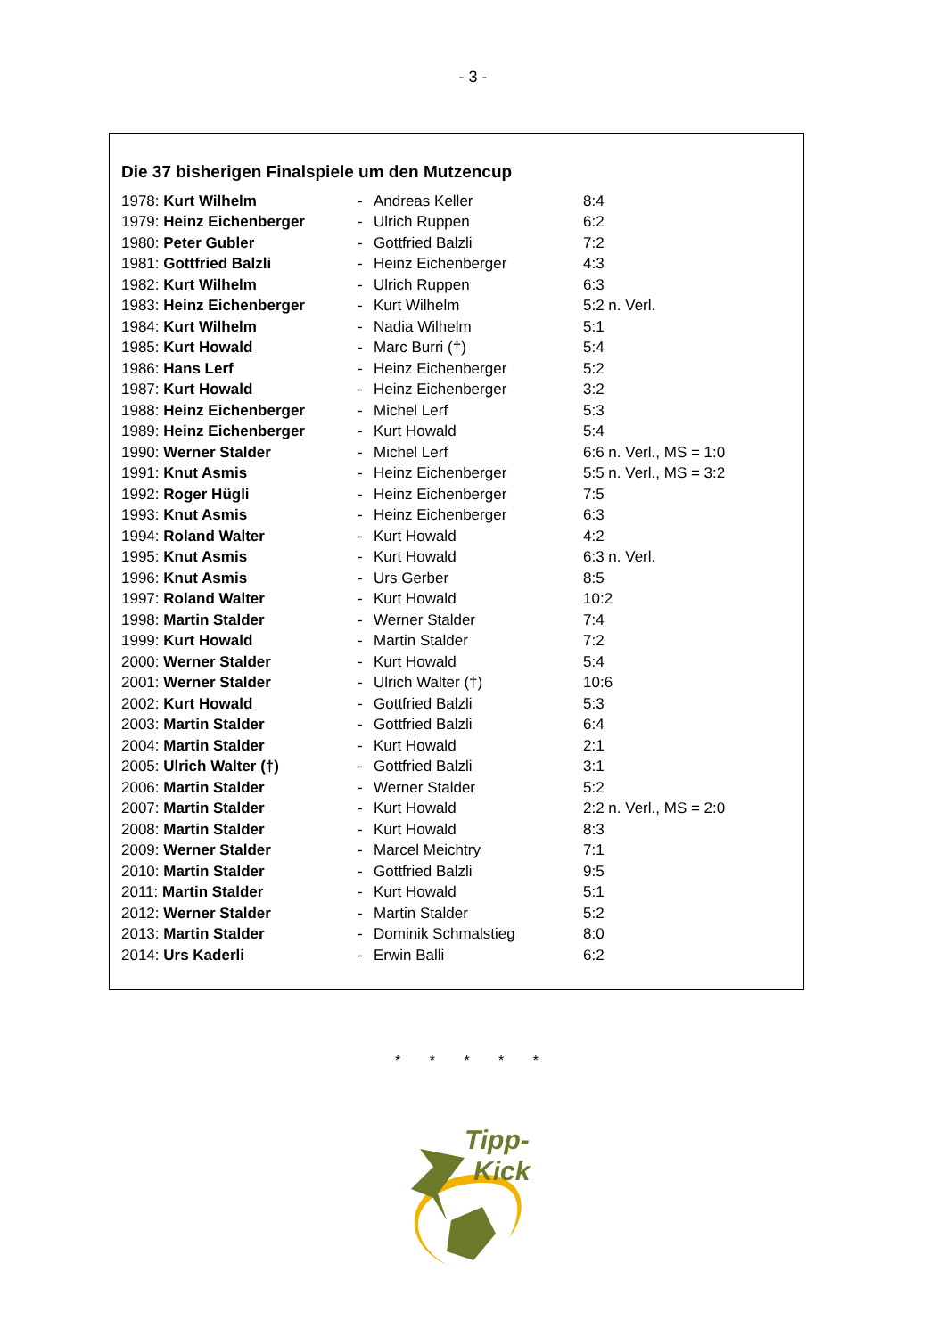- 3 -
Die 37 bisherigen Finalspiele um den Mutzencup
| 1978: Kurt Wilhelm | - | Andreas Keller | 8:4 |
| 1979: Heinz Eichenberger | - | Ulrich Ruppen | 6:2 |
| 1980: Peter Gubler | - | Gottfried Balzli | 7:2 |
| 1981: Gottfried Balzli | - | Heinz Eichenberger | 4:3 |
| 1982: Kurt Wilhelm | - | Ulrich Ruppen | 6:3 |
| 1983: Heinz Eichenberger | - | Kurt Wilhelm | 5:2 n. Verl. |
| 1984: Kurt Wilhelm | - | Nadia Wilhelm | 5:1 |
| 1985: Kurt Howald | - | Marc Burri (†) | 5:4 |
| 1986: Hans Lerf | - | Heinz Eichenberger | 5:2 |
| 1987: Kurt Howald | - | Heinz Eichenberger | 3:2 |
| 1988: Heinz Eichenberger | - | Michel Lerf | 5:3 |
| 1989: Heinz Eichenberger | - | Kurt Howald | 5:4 |
| 1990: Werner Stalder | - | Michel Lerf | 6:6 n. Verl., MS = 1:0 |
| 1991: Knut Asmis | - | Heinz Eichenberger | 5:5 n. Verl., MS = 3:2 |
| 1992: Roger Hügli | - | Heinz Eichenberger | 7:5 |
| 1993: Knut Asmis | - | Heinz Eichenberger | 6:3 |
| 1994: Roland Walter | - | Kurt Howald | 4:2 |
| 1995: Knut Asmis | - | Kurt Howald | 6:3 n. Verl. |
| 1996: Knut Asmis | - | Urs Gerber | 8:5 |
| 1997: Roland Walter | - | Kurt Howald | 10:2 |
| 1998: Martin Stalder | - | Werner Stalder | 7:4 |
| 1999: Kurt Howald | - | Martin Stalder | 7:2 |
| 2000: Werner Stalder | - | Kurt Howald | 5:4 |
| 2001: Werner Stalder | - | Ulrich Walter (†) | 10:6 |
| 2002: Kurt Howald | - | Gottfried Balzli | 5:3 |
| 2003: Martin Stalder | - | Gottfried Balzli | 6:4 |
| 2004: Martin Stalder | - | Kurt Howald | 2:1 |
| 2005: Ulrich Walter (†) | - | Gottfried Balzli | 3:1 |
| 2006: Martin Stalder | - | Werner Stalder | 5:2 |
| 2007: Martin Stalder | - | Kurt Howald | 2:2 n. Verl., MS = 2:0 |
| 2008: Martin Stalder | - | Kurt Howald | 8:3 |
| 2009: Werner Stalder | - | Marcel Meichtry | 7:1 |
| 2010: Martin Stalder | - | Gottfried Balzli | 9:5 |
| 2011: Martin Stalder | - | Kurt Howald | 5:1 |
| 2012: Werner Stalder | - | Martin Stalder | 5:2 |
| 2013: Martin Stalder | - | Dominik Schmalstieg | 8:0 |
| 2014: Urs Kaderli | - | Erwin Balli | 6:2 |
* * * * *
Tipp-
Kick